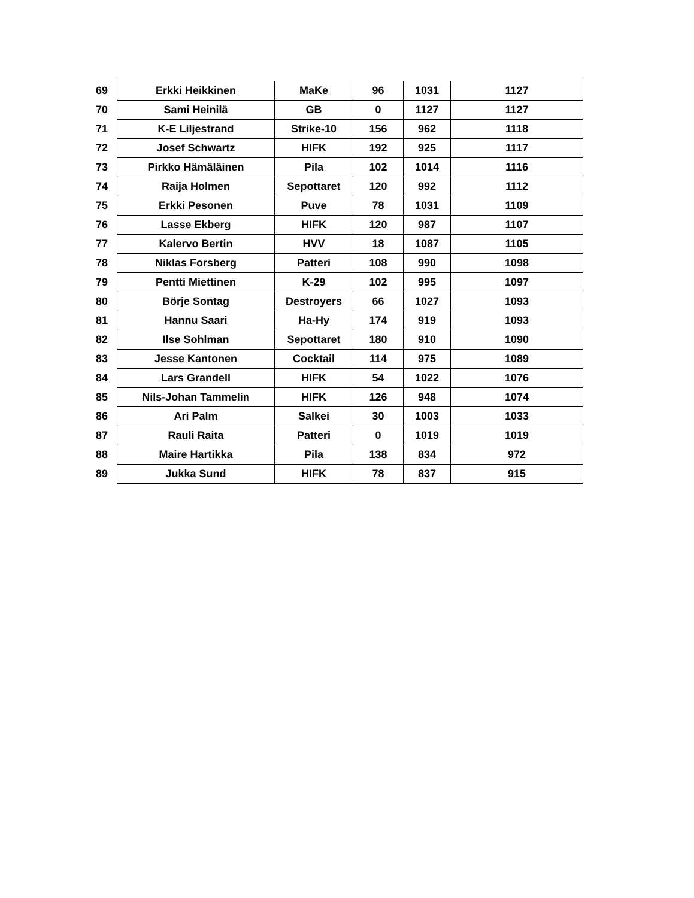| 69 | Erkki Heikkinen | MaKe | 96 | 1031 | 1127 |
| 70 | Sami Heinilä | GB | 0 | 1127 | 1127 |
| 71 | K-E Liljestrand | Strike-10 | 156 | 962 | 1118 |
| 72 | Josef Schwartz | HIFK | 192 | 925 | 1117 |
| 73 | Pirkko Hämäläinen | Pila | 102 | 1014 | 1116 |
| 74 | Raija Holmen | Sepottaret | 120 | 992 | 1112 |
| 75 | Erkki Pesonen | Puve | 78 | 1031 | 1109 |
| 76 | Lasse Ekberg | HIFK | 120 | 987 | 1107 |
| 77 | Kalervo Bertin | HVV | 18 | 1087 | 1105 |
| 78 | Niklas Forsberg | Patteri | 108 | 990 | 1098 |
| 79 | Pentti Miettinen | K-29 | 102 | 995 | 1097 |
| 80 | Börje Sontag | Destroyers | 66 | 1027 | 1093 |
| 81 | Hannu Saari | Ha-Hy | 174 | 919 | 1093 |
| 82 | Ilse Sohlman | Sepottaret | 180 | 910 | 1090 |
| 83 | Jesse Kantonen | Cocktail | 114 | 975 | 1089 |
| 84 | Lars Grandell | HIFK | 54 | 1022 | 1076 |
| 85 | Nils-Johan Tammelin | HIFK | 126 | 948 | 1074 |
| 86 | Ari Palm | Salkei | 30 | 1003 | 1033 |
| 87 | Rauli Raita | Patteri | 0 | 1019 | 1019 |
| 88 | Maire Hartikka | Pila | 138 | 834 | 972 |
| 89 | Jukka Sund | HIFK | 78 | 837 | 915 |